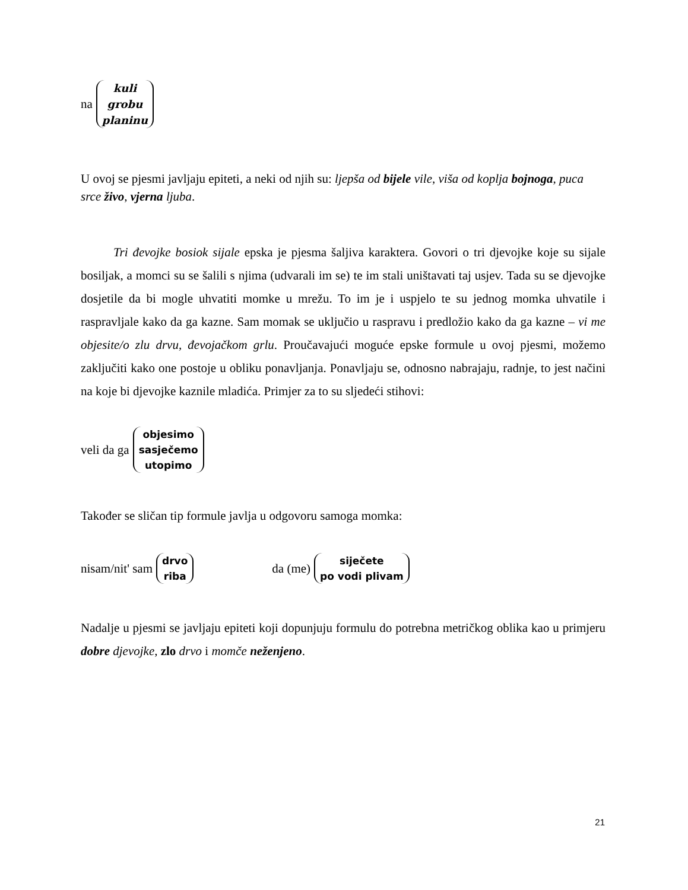na kuli grobu planinu
U ovoj se pjesmi javljaju epiteti, a neki od njih su: ljepša od bijele vile, viša od koplja bojnoga, puca srce živo, vjerna ljuba.
Tri đevojke bosiok sijale epska je pjesma šaljiva karaktera. Govori o tri djevojke koje su sijale bosiljak, a momci su se šalili s njima (udvarali im se) te im stali uništavati taj usjev. Tada su se djevojke dosjetile da bi mogle uhvatiti momke u mrežu. To im je i uspjelo te su jednog momka uhvatile i raspravljale kako da ga kazne. Sam momak se uključio u raspravu i predložio kako da ga kazne – vi me objesite/o zlu drvu, đevojačkom grlu. Proučavajući moguće epske formule u ovoj pjesmi, možemo zaključiti kako one postoje u obliku ponavljanja. Ponavljaju se, odnosno nabrajaju, radnje, to jest načini na koje bi djevojke kaznile mladića. Primjer za to su sljedeći stihovi:
veli da ga objesimo sasječemo utopimo
Također se sličan tip formule javlja u odgovoru samoga momka:
nisam/nit' sam drvo riba da (me) siječete po vodi plivam
Nadalje u pjesmi se javljaju epiteti koji dopunjuju formulu do potrebna metričkog oblika kao u primjeru dobre djevojke, zlo drvo i momče neženjeno.
21